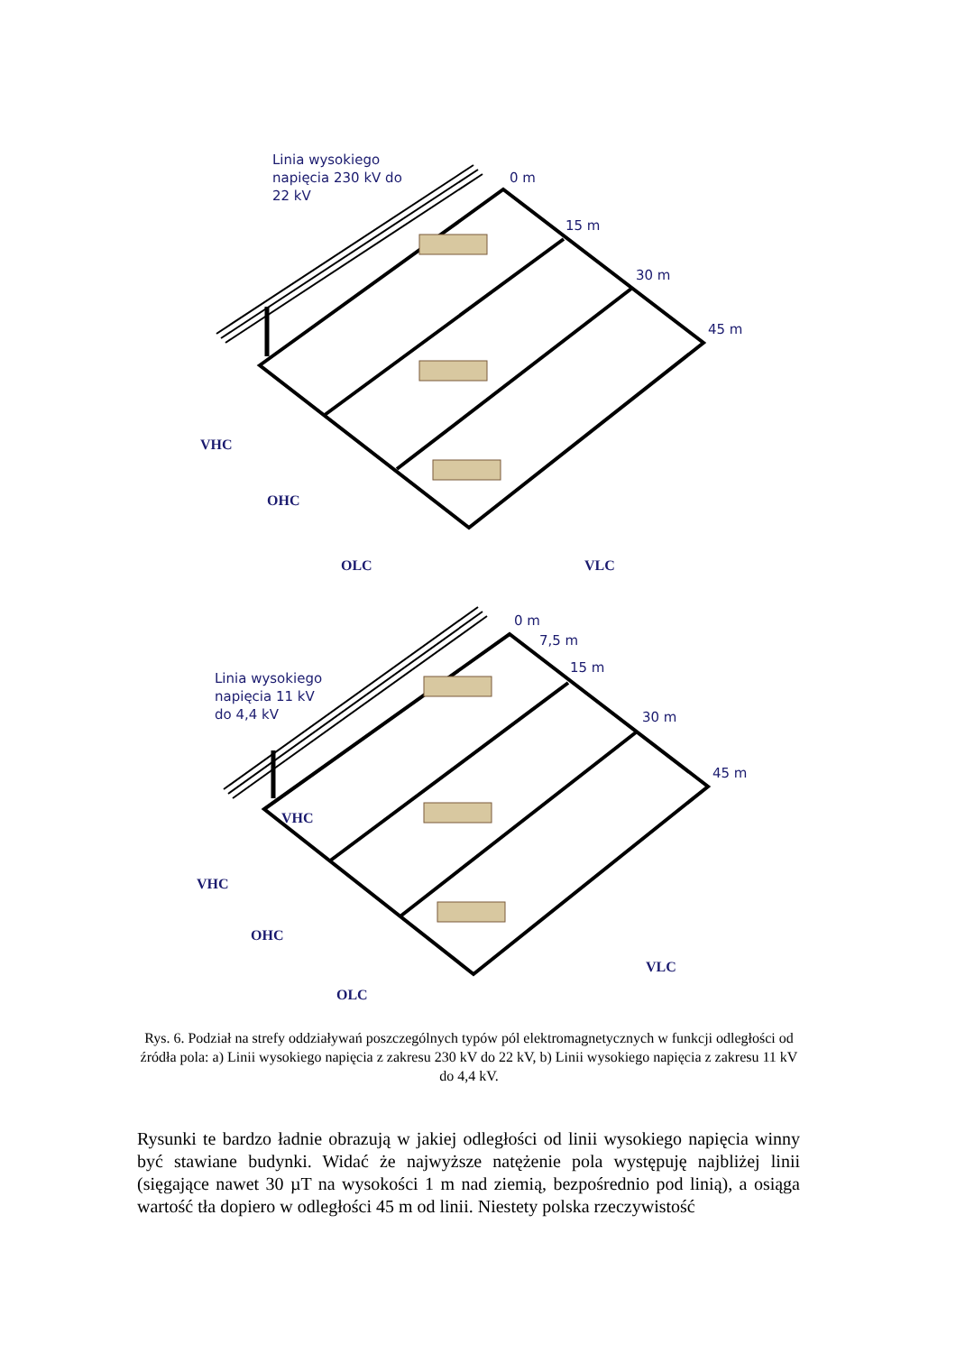Linia wysokiego
napięcia 230 kV do
22 kV
0 m
15 m
30 m
45 m
VHC
OHC
OLC
VLC
Linia wysokiego
napięcia 11 kV
do 4,4 kV
0 m
7,5 m
15 m
30 m
45 m
VHC
VHC
OHC
OLC
VLC
Rys. 6. Podział na strefy oddziaływań poszczególnych typów pól elektromagnetycznych w funkcji odległości od źródła pola: a) Linii wysokiego napięcia z zakresu 230 kV do 22 kV, b) Linii wysokiego napięcia z zakresu 11 kV do 4,4 kV.
Rysunki te bardzo ładnie obrazują w jakiej odległości od linii wysokiego napięcia winny być stawiane budynki. Widać że najwyższe natężenie pola występuję najbliżej linii (sięgające nawet 30 µT na wysokości 1 m nad ziemią, bezpośrednio pod linią), a osiąga wartość tła dopiero w odległości 45 m od linii. Niestety polska rzeczywistość